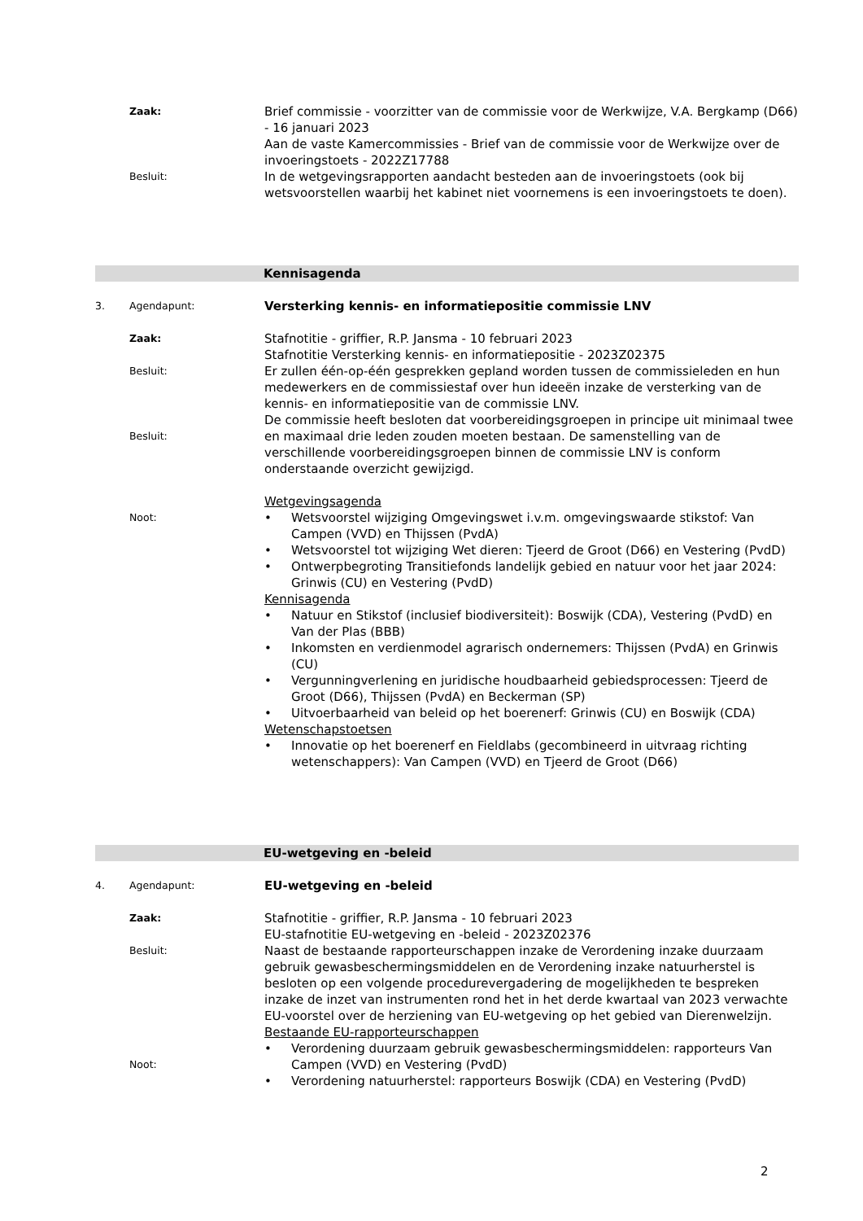Zaak:
Besluit:
Brief commissie - voorzitter van de commissie voor de Werkwijze, V.A. Bergkamp (D66) - 16 januari 2023
Aan de vaste Kamercommissies - Brief van de commissie voor de Werkwijze over de invoeringstoets - 2022Z17788
In de wetgevingsrapporten aandacht besteden aan de invoeringstoets (ook bij wetsvoorstellen waarbij het kabinet niet voornemens is een invoeringstoets te doen).
Kennisagenda
3. Agendapunt:
Versterking kennis- en informatiepositie commissie LNV
Zaak:
Besluit:
Besluit:
Noot:
Stafnotitie - griffier, R.P. Jansma - 10 februari 2023
Stafnotitie Versterking kennis- en informatiepositie - 2023Z02375
Er zullen één-op-één gesprekken gepland worden tussen de commissieleden en hun medewerkers en de commissiestaf over hun ideeën inzake de versterking van de kennis- en informatiepositie van de commissie LNV.
De commissie heeft besloten dat voorbereidingsgroepen in principe uit minimaal twee en maximaal drie leden zouden moeten bestaan. De samenstelling van de verschillende voorbereidingsgroepen binnen de commissie LNV is conform onderstaande overzicht gewijzigd.
Wetgevingsagenda
• Wetsvoorstel wijziging Omgevingswet i.v.m. omgevingswaarde stikstof: Van Campen (VVD) en Thijssen (PvdA)
• Wetsvoorstel tot wijziging Wet dieren: Tjeerd de Groot (D66) en Vestering (PvdD)
• Ontwerpbegroting Transitiefonds landelijk gebied en natuur voor het jaar 2024: Grinwis (CU) en Vestering (PvdD)
Kennisagenda
• Natuur en Stikstof (inclusief biodiversiteit): Boswijk (CDA), Vestering (PvdD) en Van der Plas (BBB)
• Inkomsten en verdienmodel agrarisch ondernemers: Thijssen (PvdA) en Grinwis (CU)
• Vergunningverlening en juridische houdbaarheid gebiedsprocessen: Tjeerd de Groot (D66), Thijssen (PvdA) en Beckerman (SP)
• Uitvoerbaarheid van beleid op het boerenerf: Grinwis (CU) en Boswijk (CDA)
Wetenschapstoetsen
• Innovatie op het boerenerf en Fieldlabs (gecombineerd in uitvraag richting wetenschappers): Van Campen (VVD) en Tjeerd de Groot (D66)
EU-wetgeving en -beleid
4. Agendapunt:
EU-wetgeving en -beleid
Zaak:
Besluit:
Noot:
Stafnotitie - griffier, R.P. Jansma - 10 februari 2023
EU-stafnotitie EU-wetgeving en -beleid - 2023Z02376
Naast de bestaande rapporteurschappen inzake de Verordening inzake duurzaam gebruik gewasbeschermingsmiddelen en de Verordening inzake natuurherstel is besloten op een volgende procedurevergadering de mogelijkheden te bespreken inzake de inzet van instrumenten rond het in het derde kwartaal van 2023 verwachte EU-voorstel over de herziening van EU-wetgeving op het gebied van Dierenwelzijn.
Bestaande EU-rapporteurschappen
• Verordening duurzaam gebruik gewasbeschermingsmiddelen: rapporteurs Van Campen (VVD) en Vestering (PvdD)
• Verordening natuurherstel: rapporteurs Boswijk (CDA) en Vestering (PvdD)
2